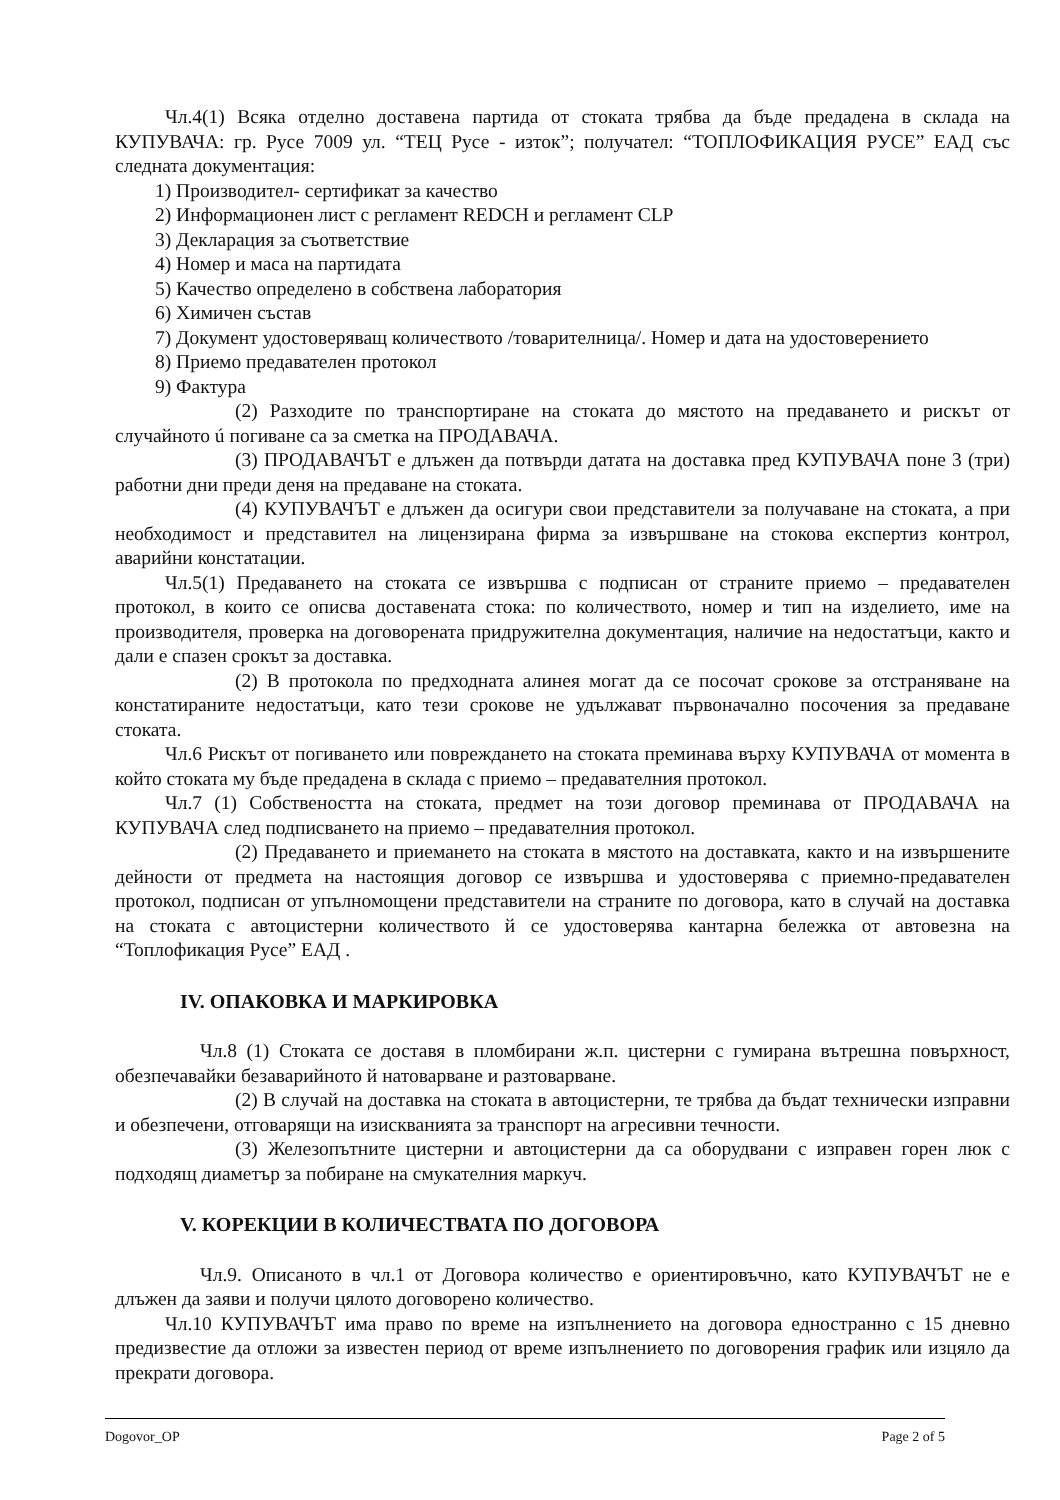Чл.4(1) Всяка отделно доставена партида от стоката трябва да бъде предадена в склада на КУПУВАЧА: гр. Русе 7009 ул. “ТЕЦ Русе - изток”; получател: “ТОПЛОФИКАЦИЯ РУСЕ” ЕАД със следната документация:
1) Производител- сертификат за качество
2) Информационен лист с регламент REDCH и регламент CLP
3) Декларация за съответствие
4) Номер и маса на партидата
5) Качество определено в собствена лаборатория
6) Химичен състав
7) Документ удостоверяващ количеството /товарителница/. Номер и дата на удостоверението
8) Приемо предавателен протокол
9) Фактура
(2) Разходите по транспортиране на стоката до мястото на предаването и рискът от случайното ú погиване са за сметка на ПРОДАВАЧА.
(3) ПРОДАВАЧЪТ е длъжен да потвърди датата на доставка пред КУПУВАЧА поне 3 (три) работни дни преди деня на предаване на стоката.
(4) КУПУВАЧЪТ е длъжен да осигури свои представители за получаване на стоката, а при необходимост и представител на лицензирана фирма за извършване на стокова експертиз контрол, аварийни констатации.
Чл.5(1) Предаването на стоката се извършва с подписан от страните приемо – предавателен протокол, в които се описва доставената стока: по количеството, номер и тип на изделието, име на производителя, проверка на договорената придружителна документация, наличие на недостатъци, както и дали е спазен срокът за доставка.
(2) В протокола по предходната алинея могат да се посочат срокове за отстраняване на констатираните недостатъци, като тези срокове не удължават първоначално посочения за предаване стоката.
Чл.6 Рискът от погиването или повреждането на стоката преминава върху КУПУВАЧА от момента в който стоката му бъде предадена в склада с приемо – предавателния протокол.
Чл.7 (1) Собствеността на стоката, предмет на този договор преминава от ПРОДАВАЧА на КУПУВАЧА след подписването на приемо – предавателния протокол.
(2) Предаването и приемането на стоката в мястото на доставката, както и на извършените дейности от предмета на настоящия договор се извършва и удостоверява с приемно-предавателен протокол, подписан от упълномощени представители на страните по договора, като в случай на доставка на стоката с автоцистерни количеството й се удостоверява кантарна бележка от автовезна на “Топлофикация Русе” ЕАД .
IV. ОПАКОВКА И МАРКИРОВКА
Чл.8 (1) Стоката се доставя в пломбирани ж.п. цистерни с гумирана вътрешна повърхност, обезпечавайки безаварийното й натоварване и разтоварване.
(2) В случай на доставка на стоката в автоцистерни, те трябва да бъдат технически изправни и обезпечени, отговарящи на изискванията за транспорт на агресивни течности.
(3) Железопътните цистерни и автоцистерни да са оборудвани с изправен горен люк с подходящ диаметър за побиране на смукателния маркуч.
V. КОРЕКЦИИ В КОЛИЧЕСТВАТА ПО ДОГОВОРА
Чл.9. Описаното в чл.1 от Договора количество е ориентировъчно, като КУПУВАЧЪТ не е длъжен да заяви и получи цялото договорено количество.
Чл.10 КУПУВАЧЪТ има право по време на изпълнението на договора едностранно с 15 дневно предизвестие да отложи за известен период от време изпълнението по договорения график или изцяло да прекрати договора.
Dogovor_OP Page 2 of 5